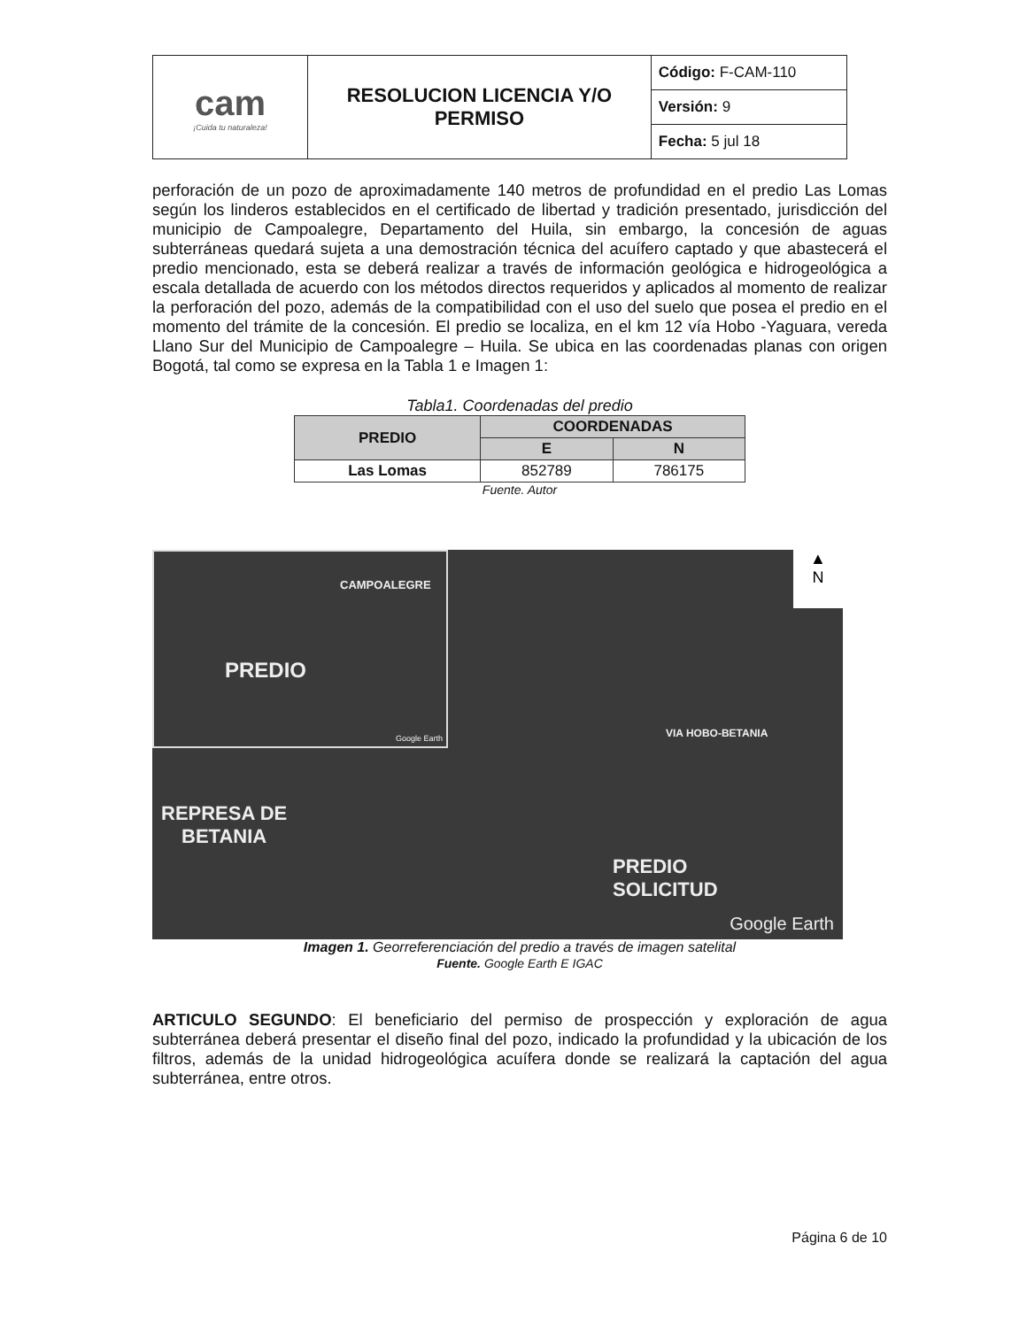| cam ¡Cuida tu naturaleza! | RESOLUCION LICENCIA Y/O PERMISO | Código: F-CAM-110 |
| | | Versión: 9 |
| | | Fecha: 5 jul 18 |
perforación de un pozo de aproximadamente 140 metros de profundidad en el predio Las Lomas según los linderos establecidos en el certificado de libertad y tradición presentado, jurisdicción del municipio de Campoalegre, Departamento del Huila, sin embargo, la concesión de aguas subterráneas quedará sujeta a una demostración técnica del acuífero captado y que abastecerá el predio mencionado, esta se deberá realizar a través de información geológica e hidrogeológica a escala detallada de acuerdo con los métodos directos requeridos y aplicados al momento de realizar la perforación del pozo, además de la compatibilidad con el uso del suelo que posea el predio en el momento del trámite de la concesión. El predio se localiza, en el km 12 vía Hobo -Yaguara, vereda Llano Sur del Municipio de Campoalegre – Huila. Se ubica en las coordenadas planas con origen Bogotá, tal como se expresa en la Tabla 1 e Imagen 1:
Tabla1. Coordenadas del predio
| PREDIO | COORDENADAS | |
| --- | --- | --- |
| | E | N |
| Las Lomas | 852789 | 786175 |
Fuente. Autor
CAMPOALEGRE
PREDIO
Google Earth
REPRESA DE
BETANIA
PREDIO
SOLICITUD
VIA HOBO-BETANIA
▲
N
Google Earth
Imagen 1. Georreferenciación del predio a través de imagen satelital
Fuente. Google Earth E IGAC
ARTICULO SEGUNDO: El beneficiario del permiso de prospección y exploración de agua subterránea deberá presentar el diseño final del pozo, indicado la profundidad y la ubicación de los filtros, además de la unidad hidrogeológica acuífera donde se realizará la captación del agua subterránea, entre otros.
Página 6 de 10